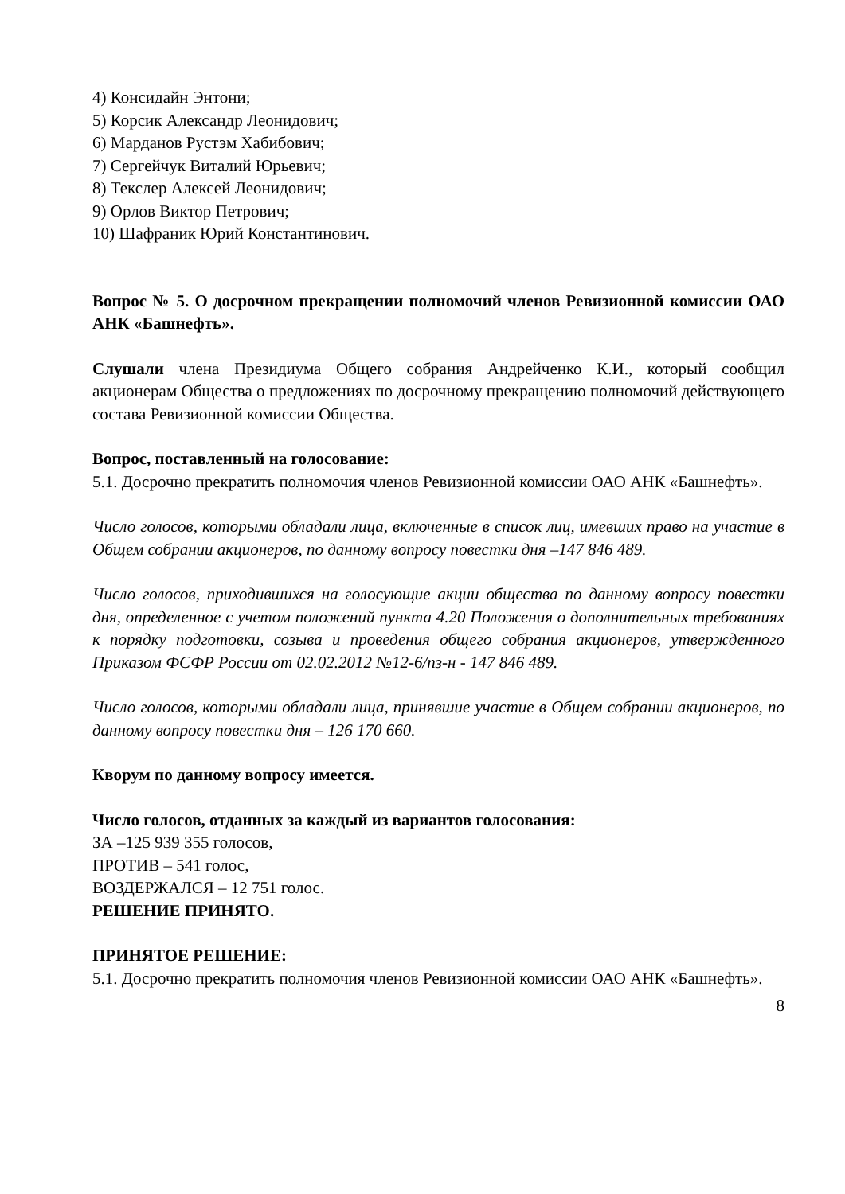4) Консидайн Энтони;
5) Корсик Александр Леонидович;
6) Марданов Рустэм Хабибович;
7) Сергейчук Виталий Юрьевич;
8) Текслер Алексей Леонидович;
9) Орлов Виктор Петрович;
10) Шафраник Юрий Константинович.
Вопрос № 5. О досрочном прекращении полномочий членов Ревизионной комиссии ОАО АНК «Башнефть».
Слушали члена Президиума Общего собрания Андрейченко К.И., который сообщил акционерам Общества о предложениях по досрочному прекращению полномочий действующего состава Ревизионной комиссии Общества.
Вопрос, поставленный на голосование:
5.1. Досрочно прекратить полномочия членов Ревизионной комиссии ОАО АНК «Башнефть».
Число голосов, которыми обладали лица, включенные в список лиц, имевших право на участие в Общем собрании акционеров, по данному вопросу повестки дня –147 846 489.
Число голосов, приходившихся на голосующие акции общества по данному вопросу повестки дня, определенное с учетом положений пункта 4.20 Положения о дополнительных требованиях к порядку подготовки, созыва и проведения общего собрания акционеров, утвержденного Приказом ФСФР России от 02.02.2012 №12-6/пз-н - 147 846 489.
Число голосов, которыми обладали лица, принявшие участие в Общем собрании акционеров, по данному вопросу повестки дня – 126 170 660.
Кворум по данному вопросу имеется.
Число голосов, отданных за каждый из вариантов голосования:
ЗА –125 939 355 голосов,
ПРОТИВ – 541 голос,
ВОЗДЕРЖАЛСЯ – 12 751 голос.
РЕШЕНИЕ ПРИНЯТО.
ПРИНЯТОЕ РЕШЕНИЕ:
5.1. Досрочно прекратить полномочия членов Ревизионной комиссии ОАО АНК «Башнефть».
8